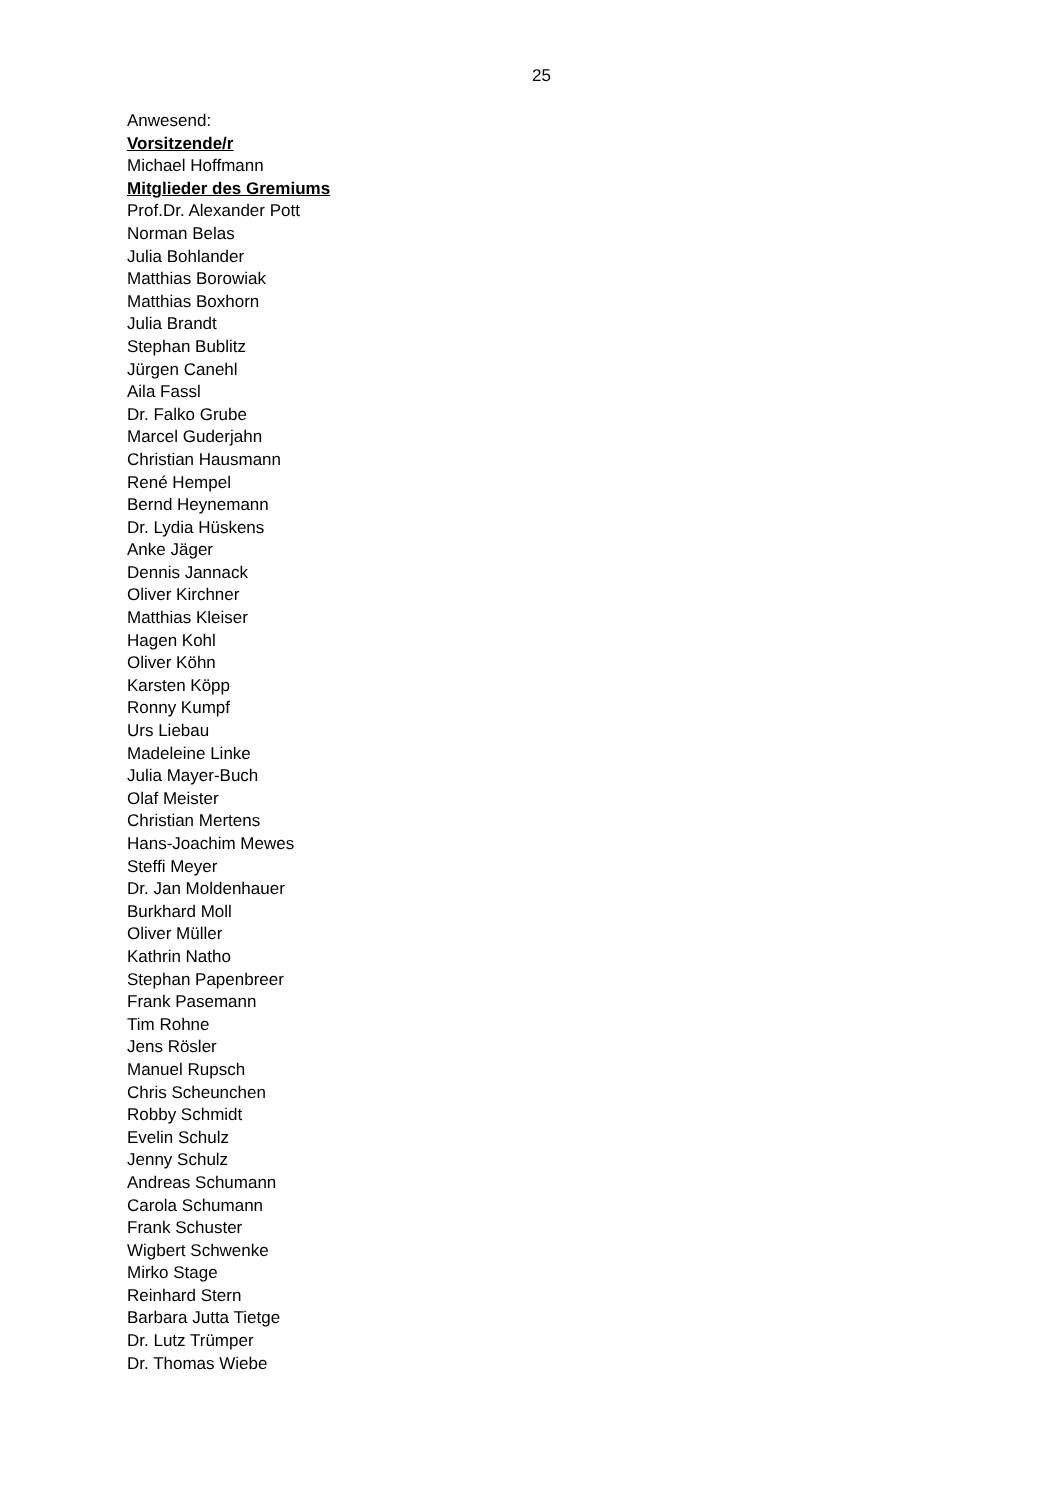25
Anwesend:
Vorsitzende/r
Michael Hoffmann
Mitglieder des Gremiums
Prof.Dr. Alexander Pott
Norman Belas
Julia Bohlander
Matthias Borowiak
Matthias Boxhorn
Julia Brandt
Stephan Bublitz
Jürgen Canehl
Aila Fassl
Dr. Falko Grube
Marcel Guderjahn
Christian Hausmann
René Hempel
Bernd Heynemann
Dr. Lydia Hüskens
Anke Jäger
Dennis Jannack
Oliver Kirchner
Matthias Kleiser
Hagen Kohl
Oliver Köhn
Karsten Köpp
Ronny Kumpf
Urs Liebau
Madeleine Linke
Julia Mayer-Buch
Olaf Meister
Christian Mertens
Hans-Joachim Mewes
Steffi Meyer
Dr. Jan Moldenhauer
Burkhard Moll
Oliver Müller
Kathrin Natho
Stephan Papenbreer
Frank Pasemann
Tim Rohne
Jens Rösler
Manuel Rupsch
Chris Scheunchen
Robby Schmidt
Evelin Schulz
Jenny Schulz
Andreas Schumann
Carola Schumann
Frank Schuster
Wigbert Schwenke
Mirko Stage
Reinhard Stern
Barbara Jutta Tietge
Dr. Lutz Trümper
Dr. Thomas Wiebe